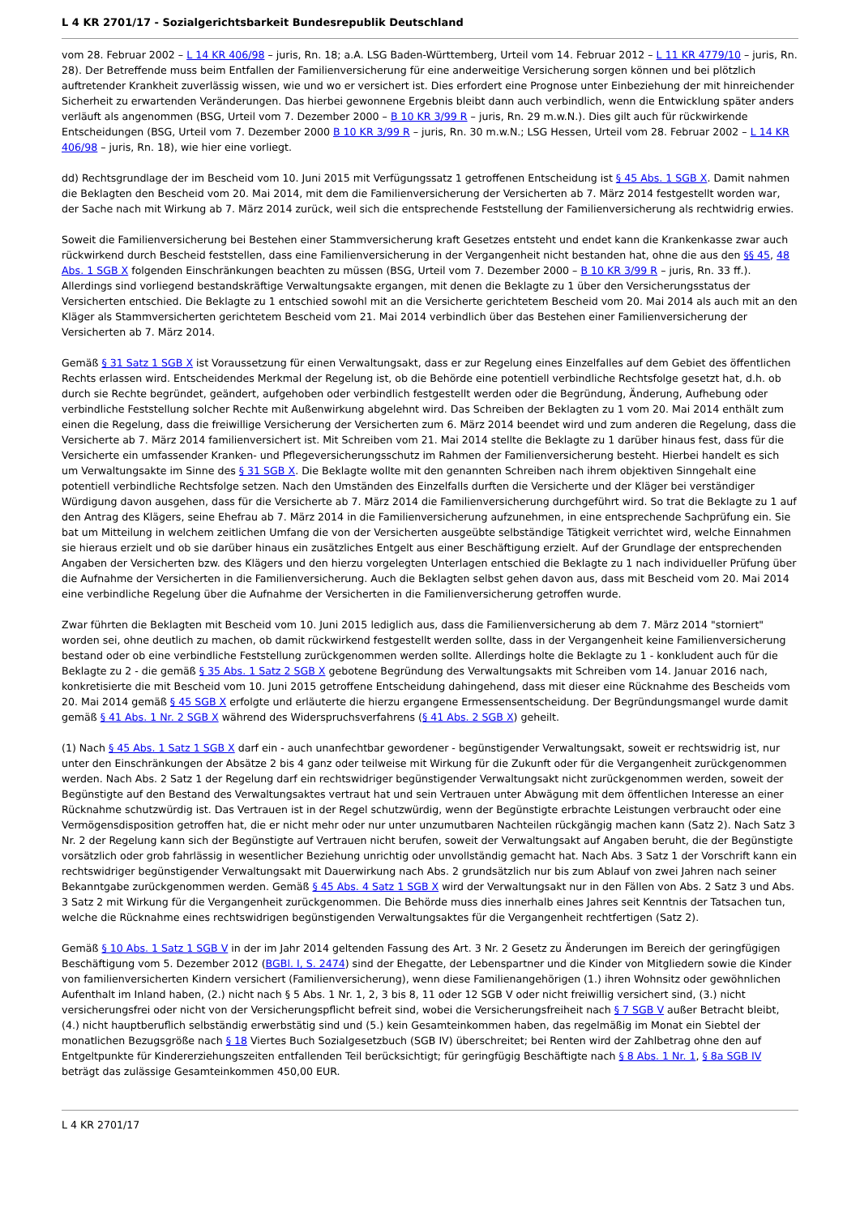L 4 KR 2701/17 - Sozialgerichtsbarkeit Bundesrepublik Deutschland
vom 28. Februar 2002 – L 14 KR 406/98 – juris, Rn. 18; a.A. LSG Baden-Württemberg, Urteil vom 14. Februar 2012 – L 11 KR 4779/10 – juris, Rn. 28). Der Betreffende muss beim Entfallen der Familienversicherung für eine anderweitige Versicherung sorgen können und bei plötzlich auftretender Krankheit zuverlässig wissen, wie und wo er versichert ist. Dies erfordert eine Prognose unter Einbeziehung der mit hinreichender Sicherheit zu erwartenden Veränderungen. Das hierbei gewonnene Ergebnis bleibt dann auch verbindlich, wenn die Entwicklung später anders verläuft als angenommen (BSG, Urteil vom 7. Dezember 2000 – B 10 KR 3/99 R – juris, Rn. 29 m.w.N.). Dies gilt auch für rückwirkende Entscheidungen (BSG, Urteil vom 7. Dezember 2000 B 10 KR 3/99 R – juris, Rn. 30 m.w.N.; LSG Hessen, Urteil vom 28. Februar 2002 – L 14 KR 406/98 – juris, Rn. 18), wie hier eine vorliegt.
dd) Rechtsgrundlage der im Bescheid vom 10. Juni 2015 mit Verfügungssatz 1 getroffenen Entscheidung ist § 45 Abs. 1 SGB X. Damit nahmen die Beklagten den Bescheid vom 20. Mai 2014, mit dem die Familienversicherung der Versicherten ab 7. März 2014 festgestellt worden war, der Sache nach mit Wirkung ab 7. März 2014 zurück, weil sich die entsprechende Feststellung der Familienversicherung als rechtwidrig erwies.
Soweit die Familienversicherung bei Bestehen einer Stammversicherung kraft Gesetzes entsteht und endet kann die Krankenkasse zwar auch rückwirkend durch Bescheid feststellen, dass eine Familienversicherung in der Vergangenheit nicht bestanden hat, ohne die aus den §§ 45, 48 Abs. 1 SGB X folgenden Einschränkungen beachten zu müssen (BSG, Urteil vom 7. Dezember 2000 – B 10 KR 3/99 R – juris, Rn. 33 ff.). Allerdings sind vorliegend bestandskräftige Verwaltungsakte ergangen, mit denen die Beklagte zu 1 über den Versicherungsstatus der Versicherten entschied. Die Beklagte zu 1 entschied sowohl mit an die Versicherte gerichtetem Bescheid vom 20. Mai 2014 als auch mit an den Kläger als Stammversicherten gerichtetem Bescheid vom 21. Mai 2014 verbindlich über das Bestehen einer Familienversicherung der Versicherten ab 7. März 2014.
Gemäß § 31 Satz 1 SGB X ist Voraussetzung für einen Verwaltungsakt, dass er zur Regelung eines Einzelfalles auf dem Gebiet des öffentlichen Rechts erlassen wird. Entscheidendes Merkmal der Regelung ist, ob die Behörde eine potentiell verbindliche Rechtsfolge gesetzt hat, d.h. ob durch sie Rechte begründet, geändert, aufgehoben oder verbindlich festgestellt werden oder die Begründung, Änderung, Aufhebung oder verbindliche Feststellung solcher Rechte mit Außenwirkung abgelehnt wird. Das Schreiben der Beklagten zu 1 vom 20. Mai 2014 enthält zum einen die Regelung, dass die freiwillige Versicherung der Versicherten zum 6. März 2014 beendet wird und zum anderen die Regelung, dass die Versicherte ab 7. März 2014 familienversichert ist. Mit Schreiben vom 21. Mai 2014 stellte die Beklagte zu 1 darüber hinaus fest, dass für die Versicherte ein umfassender Kranken- und Pflegeversicherungsschutz im Rahmen der Familienversicherung besteht. Hierbei handelt es sich um Verwaltungsakte im Sinne des § 31 SGB X. Die Beklagte wollte mit den genannten Schreiben nach ihrem objektiven Sinngehalt eine potentiell verbindliche Rechtsfolge setzen. Nach den Umständen des Einzelfalls durften die Versicherte und der Kläger bei verständiger Würdigung davon ausgehen, dass für die Versicherte ab 7. März 2014 die Familienversicherung durchgeführt wird. So trat die Beklagte zu 1 auf den Antrag des Klägers, seine Ehefrau ab 7. März 2014 in die Familienversicherung aufzunehmen, in eine entsprechende Sachprüfung ein. Sie bat um Mitteilung in welchem zeitlichen Umfang die von der Versicherten ausgeübte selbständige Tätigkeit verrichtet wird, welche Einnahmen sie hieraus erzielt und ob sie darüber hinaus ein zusätzliches Entgelt aus einer Beschäftigung erzielt. Auf der Grundlage der entsprechenden Angaben der Versicherten bzw. des Klägers und den hierzu vorgelegten Unterlagen entschied die Beklagte zu 1 nach individueller Prüfung über die Aufnahme der Versicherten in die Familienversicherung. Auch die Beklagten selbst gehen davon aus, dass mit Bescheid vom 20. Mai 2014 eine verbindliche Regelung über die Aufnahme der Versicherten in die Familienversicherung getroffen wurde.
Zwar führten die Beklagten mit Bescheid vom 10. Juni 2015 lediglich aus, dass die Familienversicherung ab dem 7. März 2014 "storniert" worden sei, ohne deutlich zu machen, ob damit rückwirkend festgestellt werden sollte, dass in der Vergangenheit keine Familienversicherung bestand oder ob eine verbindliche Feststellung zurückgenommen werden sollte. Allerdings holte die Beklagte zu 1 - konkludent auch für die Beklagte zu 2 - die gemäß § 35 Abs. 1 Satz 2 SGB X gebotene Begründung des Verwaltungsakts mit Schreiben vom 14. Januar 2016 nach, konkretisierte die mit Bescheid vom 10. Juni 2015 getroffene Entscheidung dahingehend, dass mit dieser eine Rücknahme des Bescheids vom 20. Mai 2014 gemäß § 45 SGB X erfolgte und erläuterte die hierzu ergangene Ermessensentscheidung. Der Begründungsmangel wurde damit gemäß § 41 Abs. 1 Nr. 2 SGB X während des Widerspruchsverfahrens (§ 41 Abs. 2 SGB X) geheilt.
(1) Nach § 45 Abs. 1 Satz 1 SGB X darf ein - auch unanfechtbar gewordener - begünstigender Verwaltungsakt, soweit er rechtswidrig ist, nur unter den Einschränkungen der Absätze 2 bis 4 ganz oder teilweise mit Wirkung für die Zukunft oder für die Vergangenheit zurückgenommen werden. Nach Abs. 2 Satz 1 der Regelung darf ein rechtswidriger begünstigender Verwaltungsakt nicht zurückgenommen werden, soweit der Begünstigte auf den Bestand des Verwaltungsaktes vertraut hat und sein Vertrauen unter Abwägung mit dem öffentlichen Interesse an einer Rücknahme schutzwürdig ist. Das Vertrauen ist in der Regel schutzwürdig, wenn der Begünstigte erbrachte Leistungen verbraucht oder eine Vermögensdisposition getroffen hat, die er nicht mehr oder nur unter unzumutbaren Nachteilen rückgängig machen kann (Satz 2). Nach Satz 3 Nr. 2 der Regelung kann sich der Begünstigte auf Vertrauen nicht berufen, soweit der Verwaltungsakt auf Angaben beruht, die der Begünstigte vorsätzlich oder grob fahrlässig in wesentlicher Beziehung unrichtig oder unvollständig gemacht hat. Nach Abs. 3 Satz 1 der Vorschrift kann ein rechtswidriger begünstigender Verwaltungsakt mit Dauerwirkung nach Abs. 2 grundsätzlich nur bis zum Ablauf von zwei Jahren nach seiner Bekanntgabe zurückgenommen werden. Gemäß § 45 Abs. 4 Satz 1 SGB X wird der Verwaltungsakt nur in den Fällen von Abs. 2 Satz 3 und Abs. 3 Satz 2 mit Wirkung für die Vergangenheit zurückgenommen. Die Behörde muss dies innerhalb eines Jahres seit Kenntnis der Tatsachen tun, welche die Rücknahme eines rechtswidrigen begünstigenden Verwaltungsaktes für die Vergangenheit rechtfertigen (Satz 2).
Gemäß § 10 Abs. 1 Satz 1 SGB V in der im Jahr 2014 geltenden Fassung des Art. 3 Nr. 2 Gesetz zu Änderungen im Bereich der geringfügigen Beschäftigung vom 5. Dezember 2012 (BGBl. I, S. 2474) sind der Ehegatte, der Lebenspartner und die Kinder von Mitgliedern sowie die Kinder von familienversicherten Kindern versichert (Familienversicherung), wenn diese Familienangehörigen (1.) ihren Wohnsitz oder gewöhnlichen Aufenthalt im Inland haben, (2.) nicht nach § 5 Abs. 1 Nr. 1, 2, 3 bis 8, 11 oder 12 SGB V oder nicht freiwillig versichert sind, (3.) nicht versicherungsfrei oder nicht von der Versicherungspflicht befreit sind, wobei die Versicherungsfreiheit nach § 7 SGB V außer Betracht bleibt, (4.) nicht hauptberuflich selbständig erwerbstätig sind und (5.) kein Gesamteinkommen haben, das regelmäßig im Monat ein Siebtel der monatlichen Bezugsgröße nach § 18 Viertes Buch Sozialgesetzbuch (SGB IV) überschreitet; bei Renten wird der Zahlbetrag ohne den auf Entgeltpunkte für Kindererziehungszeiten entfallenden Teil berücksichtigt; für geringfügig Beschäftigte nach § 8 Abs. 1 Nr. 1, § 8a SGB IV beträgt das zulässige Gesamteinkommen 450,00 EUR.
L 4 KR 2701/17